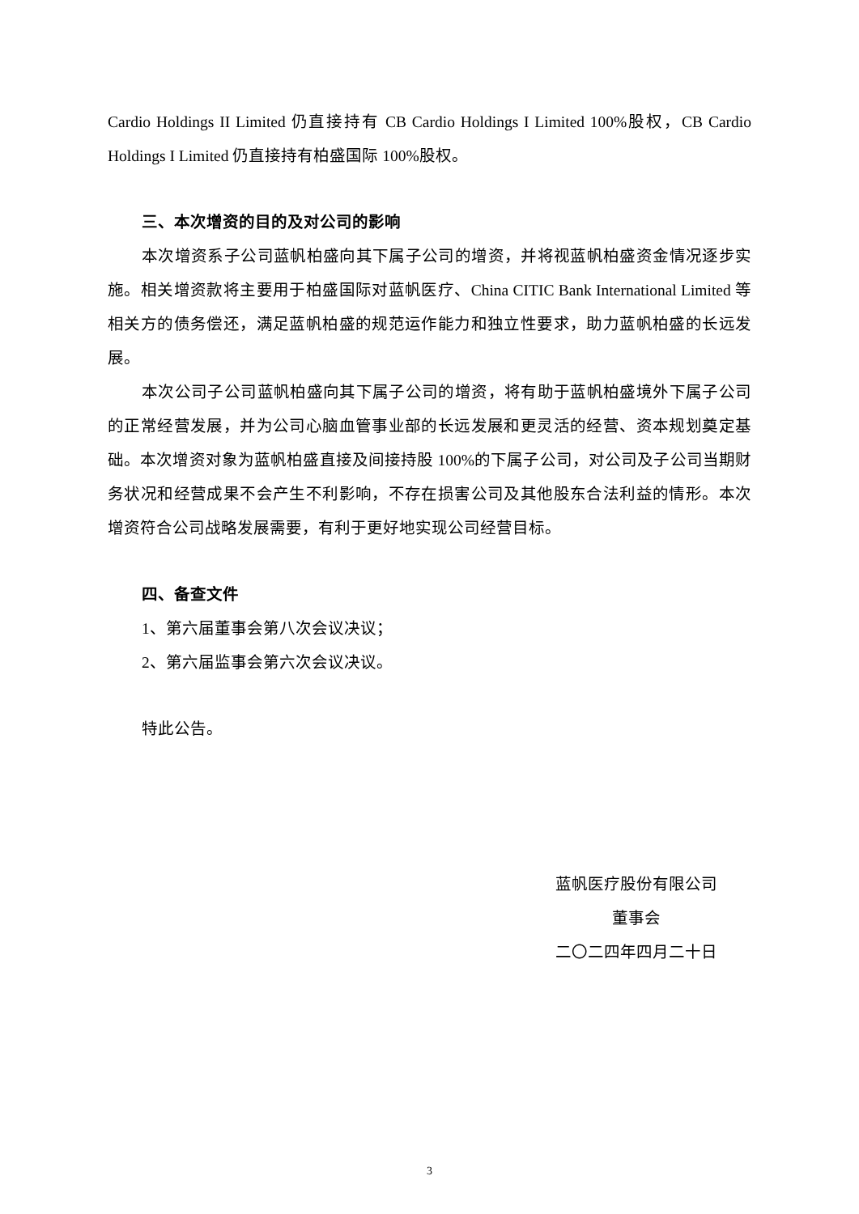Cardio Holdings II Limited 仍直接持有 CB Cardio Holdings I Limited 100%股权，CB Cardio Holdings I Limited 仍直接持有柏盛国际 100%股权。
三、本次增资的目的及对公司的影响
本次增资系子公司蓝帆柏盛向其下属子公司的增资，并将视蓝帆柏盛资金情况逐步实施。相关增资款将主要用于柏盛国际对蓝帆医疗、China CITIC Bank International Limited 等相关方的债务偿还，满足蓝帆柏盛的规范运作能力和独立性要求，助力蓝帆柏盛的长远发展。
本次公司子公司蓝帆柏盛向其下属子公司的增资，将有助于蓝帆柏盛境外下属子公司的正常经营发展，并为公司心脑血管事业部的长远发展和更灵活的经营、资本规划奠定基础。本次增资对象为蓝帆柏盛直接及间接持股 100%的下属子公司，对公司及子公司当期财务状况和经营成果不会产生不利影响，不存在损害公司及其他股东合法利益的情形。本次增资符合公司战略发展需要，有利于更好地实现公司经营目标。
四、备查文件
1、第六届董事会第八次会议决议；
2、第六届监事会第六次会议决议。
特此公告。
蓝帆医疗股份有限公司
董事会
二〇二四年四月二十日
3